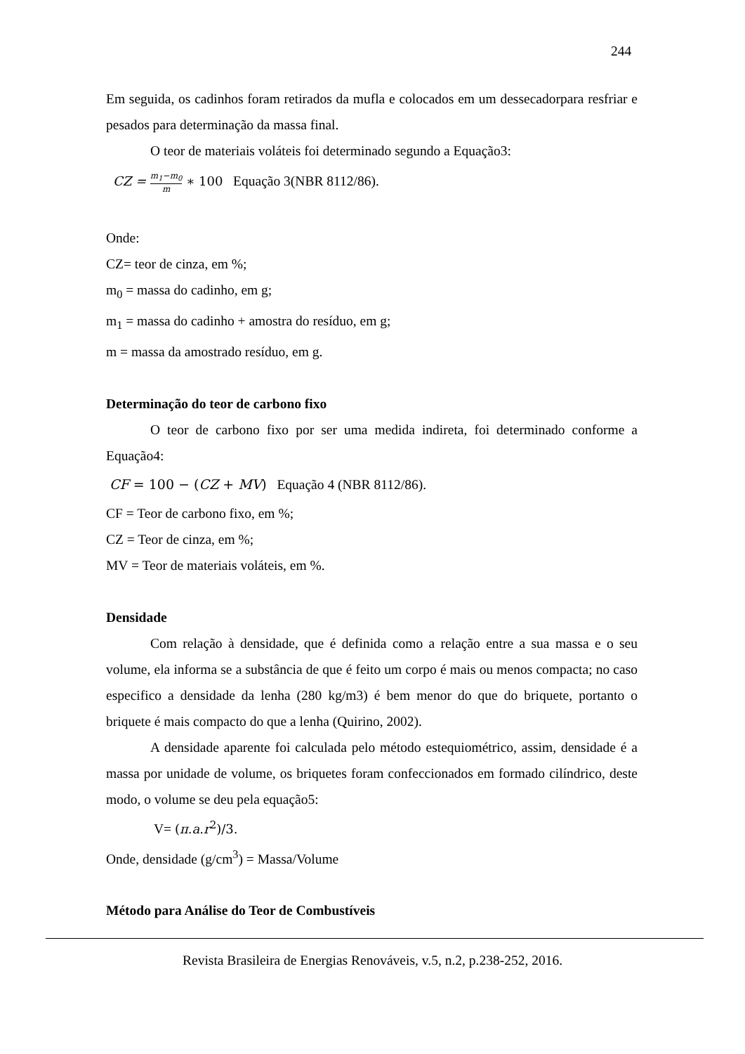244
Em seguida, os cadinhos foram retirados da mufla e colocados em um dessecadorpara resfriar e pesados para determinação da massa final.
O teor de materiais voláteis foi determinado segundo a Equação3:
CZ = m<sub>1</sub>−m<sub>0</sub> m ∗ 100 Equação 3(NBR 8112/86).
Onde:
CZ= teor de cinza, em %;
m<sub>0</sub> = massa do cadinho, em g;
m<sub>1</sub> = massa do cadinho + amostra do resíduo, em g;
m = massa da amostrado resíduo, em g.
Determinação do teor de carbono fixo
O teor de carbono fixo por ser uma medida indireta, foi determinado conforme a Equação4:
CF = 100 − (CZ + MV) Equação 4 (NBR 8112/86).
CF = Teor de carbono fixo, em %;
CZ = Teor de cinza, em %;
MV = Teor de materiais voláteis, em %.
Densidade
Com relação à densidade, que é definida como a relação entre a sua massa e o seu volume, ela informa se a substância de que é feito um corpo é mais ou menos compacta; no caso especifico a densidade da lenha (280 kg/m3) é bem menor do que do briquete, portanto o briquete é mais compacto do que a lenha (Quirino, 2002).
A densidade aparente foi calculada pelo método estequiométrico, assim, densidade é a massa por unidade de volume, os briquetes foram confeccionados em formado cilíndrico, deste modo, o volume se deu pela equação5:
V= (π.a.r<sup>2</sup>)/3.
Onde, densidade (g/cm<sup>3</sup>) = Massa/Volume
Método para Análise do Teor de Combustíveis
Revista Brasileira de Energias Renováveis, v.5, n.2, p.238-252, 2016.